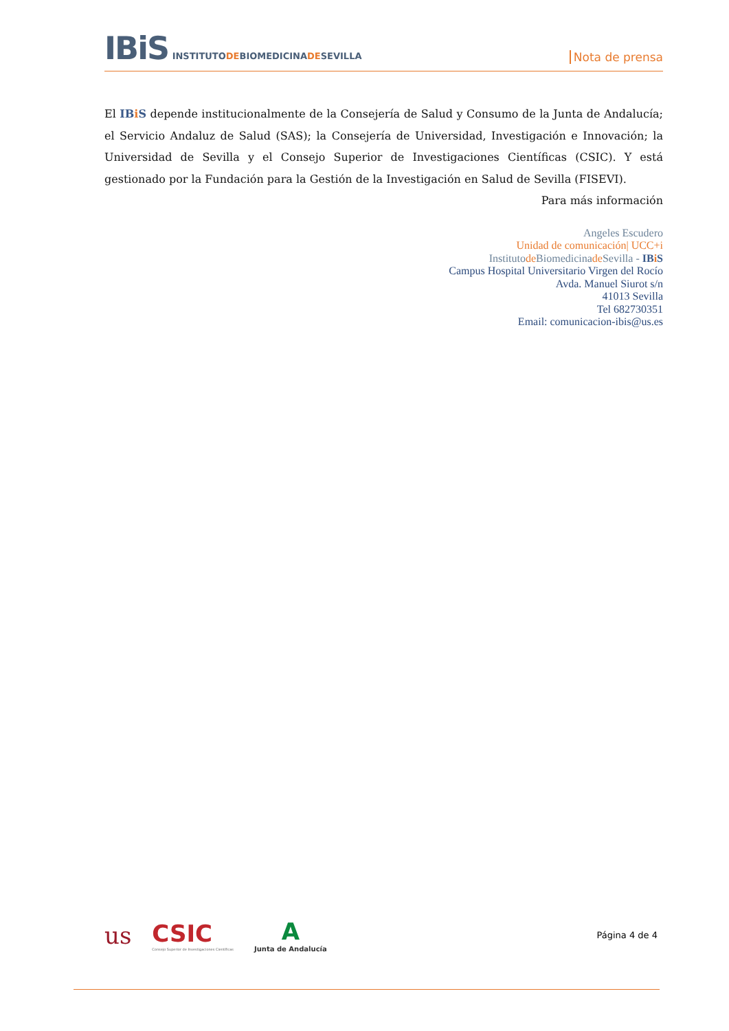IBiS INSTITUTODEBIOMEDICINADESEVILLA
Nota de prensa
El IBi S depende institucionalmente de la Consejería de Salud y Consumo de la Junta de Andalucía; el Servicio Andaluz de Salud (SAS); la Consejería de Universidad, Investigación e Innovación; la Universidad de Sevilla y el Consejo Superior de Investigaciones Científicas (CSIC). Y está gestionado por la Fundación para la Gestión de la Investigación en Salud de Sevilla (FISEVI).
Para más información
Angeles Escudero
Unidad de comunicación| UCC+i
Institutode Biomedicinade Sevilla - IBi S
Campus Hospital Universitario Virgen del Rocío
Avda. Manuel Siurot s/n
41013 Sevilla
Tel 682730351
Email: comunicacion-ibis@us.es
us
CSIC
Consejo Superior de Investigaciones Científicas
A
Junta de Andalucía
Página 4 de 4